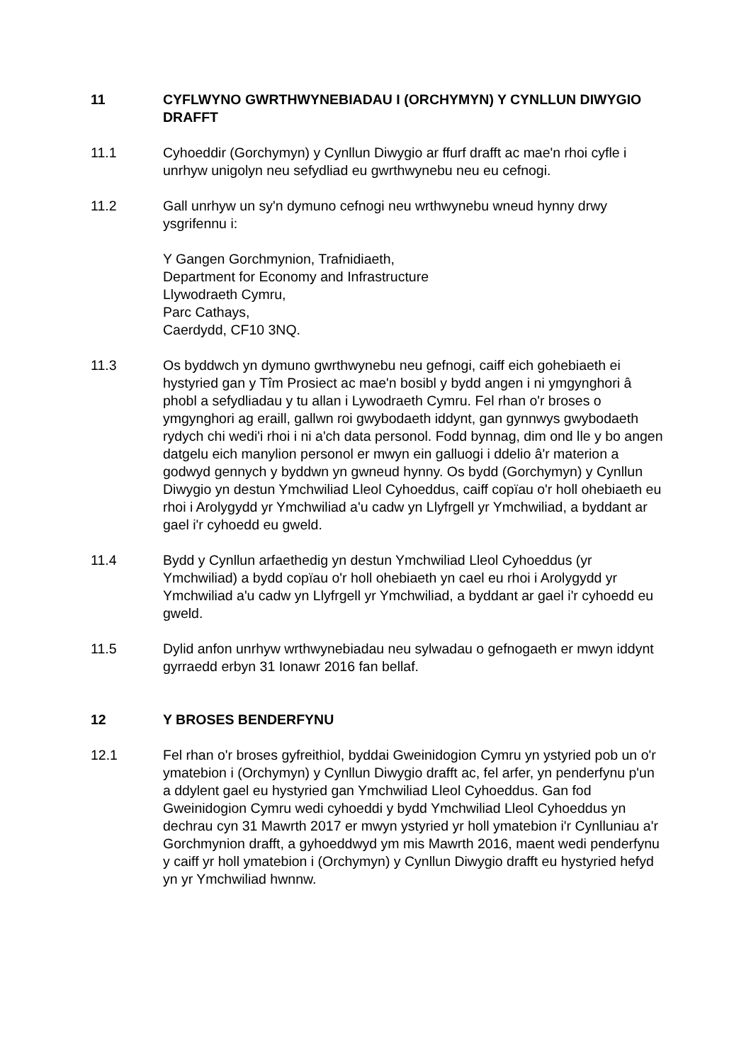11 CYFLWYNO GWRTHWYNEBIADAU I (ORCHYMYN) Y CYNLLUN DIWYGIO DRAFFT
11.1 Cyhoeddir (Gorchymyn) y Cynllun Diwygio ar ffurf drafft ac mae'n rhoi cyfle i unrhyw unigolyn neu sefydliad eu gwrthwynebu neu eu cefnogi.
11.2 Gall unrhyw un sy'n dymuno cefnogi neu wrthwynebu wneud hynny drwy ysgrifennu i:
Y Gangen Gorchmynion, Trafnidiaeth,
Department for Economy and Infrastructure
Llywodraeth Cymru,
Parc Cathays,
Caerdydd, CF10 3NQ.
11.3 Os byddwch yn dymuno gwrthwynebu neu gefnogi, caiff eich gohebiaeth ei hystyried gan y Tîm Prosiect ac mae'n bosibl y bydd angen i ni ymgynghori â phobl a sefydliadau y tu allan i Lywodraeth Cymru. Fel rhan o'r broses o ymgynghori ag eraill, gallwn roi gwybodaeth iddynt, gan gynnwys gwybodaeth rydych chi wedi'i rhoi i ni a'ch data personol. Fodd bynnag, dim ond lle y bo angen datgelu eich manylion personol er mwyn ein galluogi i ddelio â'r materion a godwyd gennych y byddwn yn gwneud hynny. Os bydd (Gorchymyn) y Cynllun Diwygio yn destun Ymchwiliad Lleol Cyhoeddus, caiff copïau o'r holl ohebiaeth eu rhoi i Arolygydd yr Ymchwiliad a'u cadw yn Llyfrgell yr Ymchwiliad, a byddant ar gael i'r cyhoedd eu gweld.
11.4 Bydd y Cynllun arfaethedig yn destun Ymchwiliad Lleol Cyhoeddus (yr Ymchwiliad) a bydd copïau o'r holl ohebiaeth yn cael eu rhoi i Arolygydd yr Ymchwiliad a'u cadw yn Llyfrgell yr Ymchwiliad, a byddant ar gael i'r cyhoedd eu gweld.
11.5 Dylid anfon unrhyw wrthwynebiadau neu sylwadau o gefnogaeth er mwyn iddynt gyrraedd erbyn 31 Ionawr 2016 fan bellaf.
12 Y BROSES BENDERFYNU
12.1 Fel rhan o'r broses gyfreithiol, byddai Gweinidogion Cymru yn ystyried pob un o'r ymatebion i (Orchymyn) y Cynllun Diwygio drafft ac, fel arfer, yn penderfynu p'un a ddylent gael eu hystyried gan Ymchwiliad Lleol Cyhoeddus. Gan fod Gweinidogion Cymru wedi cyhoeddi y bydd Ymchwiliad Lleol Cyhoeddus yn dechrau cyn 31 Mawrth 2017 er mwyn ystyried yr holl ymatebion i'r Cynlluniau a'r Gorchmynion drafft, a gyhoeddwyd ym mis Mawrth 2016, maent wedi penderfynu y caiff yr holl ymatebion i (Orchymyn) y Cynllun Diwygio drafft eu hystyried hefyd yn yr Ymchwiliad hwnnw.